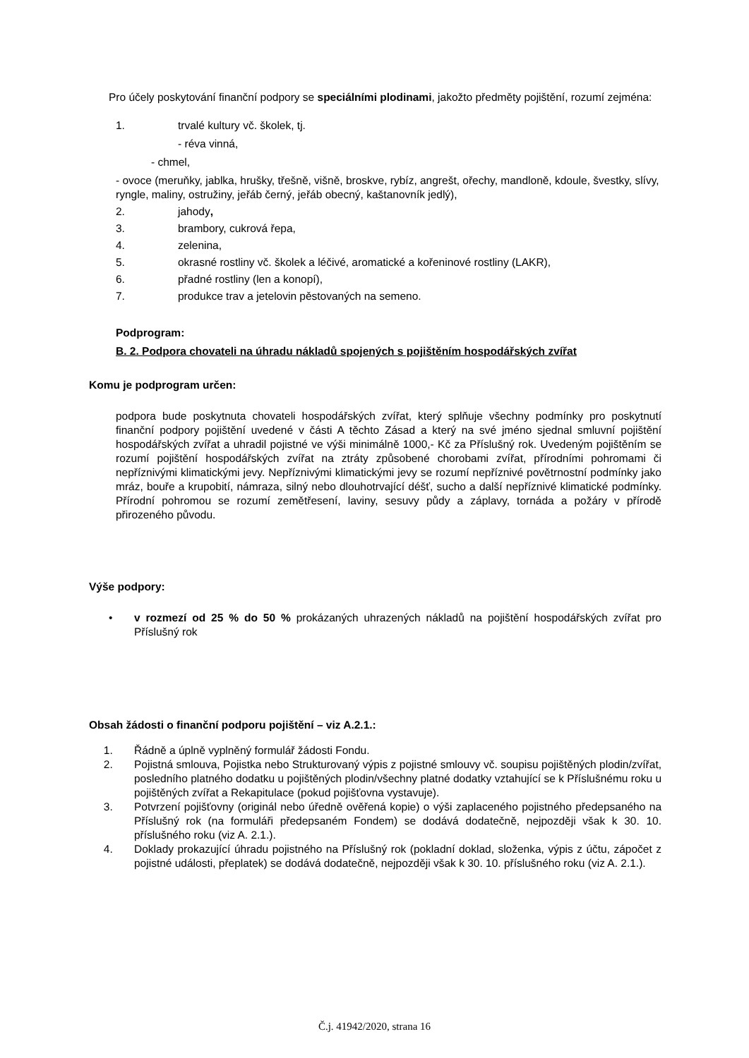Pro účely poskytování finanční podpory se speciálními plodinami, jakožto předměty pojištění, rozumí zejména:
1. trvalé kultury vč. školek, tj.
- réva vinná,
- chmel,
- ovoce (meruňky, jablka, hrušky, třešně, višně, broskve, rybíz, angrešt, ořechy, mandloně, kdoule, švestky, slívy, ryngle, maliny, ostružiny, jeřáb černý, jeřáb obecný, kaštanovník jedlý),
2. jahody,
3. brambory, cukrová řepa,
4. zelenina,
5. okrasné rostliny vč. školek a léčivé, aromatické a kořeninové rostliny (LAKR),
6. přadné rostliny (len a konopí),
7. produkce trav a jetelovin pěstovaných na semeno.
Podprogram:
B. 2. Podpora chovateli na úhradu nákladů spojených s pojištěním hospodářských zvířat
Komu je podprogram určen:
podpora bude poskytnuta chovateli hospodářských zvířat, který splňuje všechny podmínky pro poskytnutí finanční podpory pojištění uvedené v části A těchto Zásad a který na své jméno sjednal smluvní pojištění hospodářských zvířat a uhradil pojistné ve výši minimálně 1000,- Kč za Příslušný rok. Uvedeným pojištěním se rozumí pojištění hospodářských zvířat na ztráty způsobené chorobami zvířat, přírodními pohromami či nepříznivými klimatickými jevy. Nepříznivými klimatickými jevy se rozumí nepříznivé povětrnostní podmínky jako mráz, bouře a krupobití, námraza, silný nebo dlouhotrvající déšť, sucho a další nepříznivé klimatické podmínky. Přírodní pohromou se rozumí zemětřesení, laviny, sesuvy půdy a záplavy, tornáda a požáry v přírodě přirozeného původu.
Výše podpory:
• v rozmezí od 25 % do 50 % prokázaných uhrazených nákladů na pojištění hospodářských zvířat pro Příslušný rok
Obsah žádosti o finanční podporu pojištění – viz A.2.1.:
1. Řádně a úplně vyplněný formulář žádosti Fondu.
2. Pojistná smlouva, Pojistka nebo Strukturovaný výpis z pojistné smlouvy vč. soupisu pojištěných plodin/zvířat, posledního platného dodatku u pojištěných plodin/všechny platné dodatky vztahující se k Příslušnému roku u pojištěných zvířat a Rekapitulace (pokud pojišťovna vystavuje).
3. Potvrzení pojišťovny (originál nebo úředně ověřená kopie) o výši zaplaceného pojistného předepsaného na Příslušný rok (na formuláři předepsaném Fondem) se dodává dodatečně, nejpozději však k 30. 10. příslušného roku (viz A. 2.1.).
4. Doklady prokazující úhradu pojistného na Příslušný rok (pokladní doklad, složenka, výpis z účtu, zápočet z pojistné události, přeplatek) se dodává dodatečně, nejpozději však k 30. 10. příslušného roku (viz A. 2.1.).
Č.j. 41942/2020, strana 16